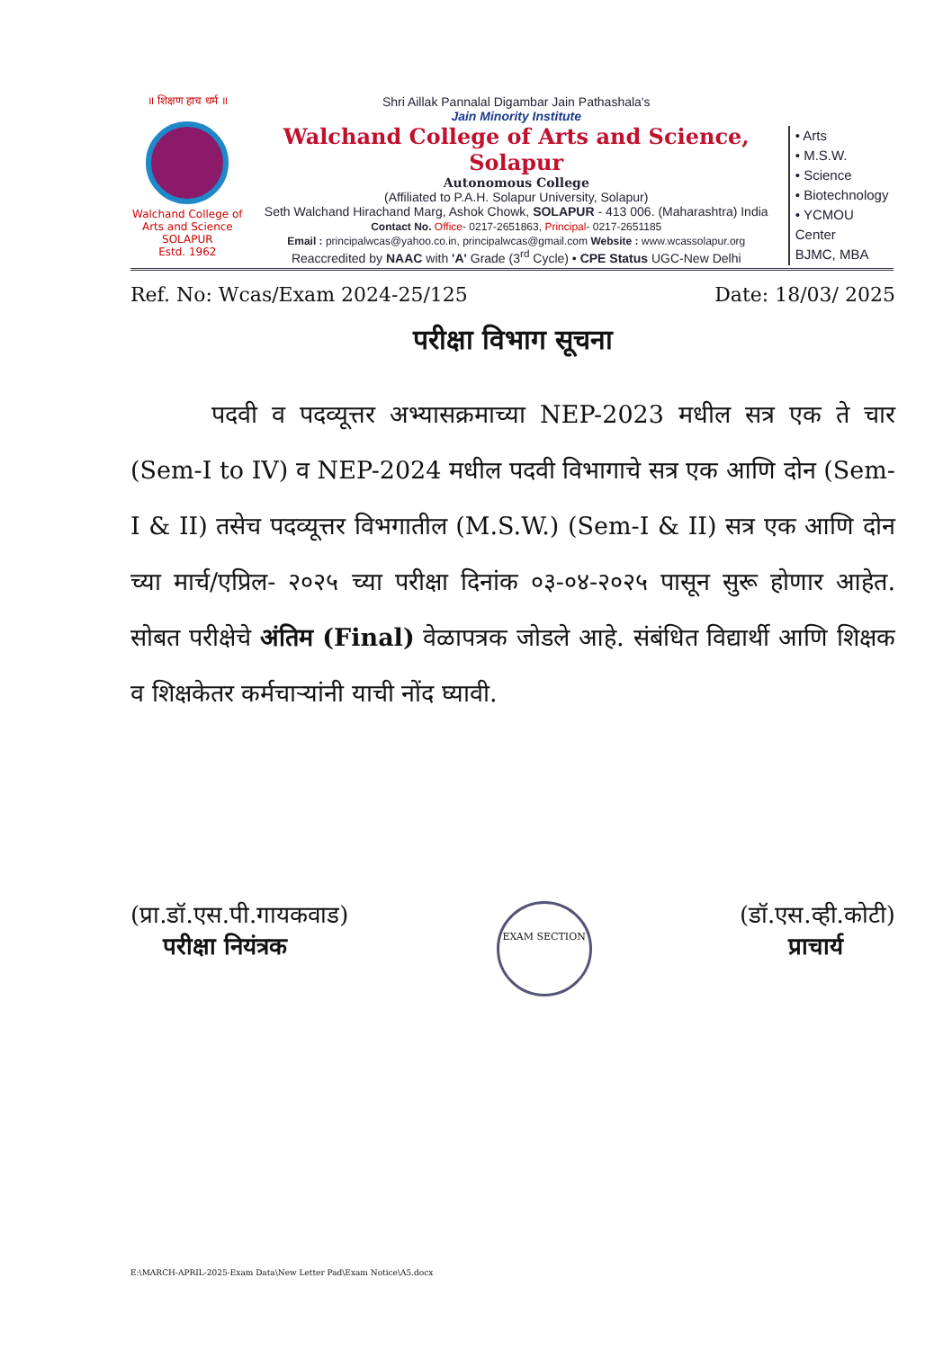॥ शिक्षण हाच धर्म ॥
Walchand College of Arts and Science SOLAPUR
Estd. 1962
Shri Aillak Pannalal Digambar Jain Pathashala's
Jain Minority Institute
Walchand College of Arts and Science, Solapur
Autonomous College
(Affiliated to P.A.H. Solapur University, Solapur)
Seth Walchand Hirachand Marg, Ashok Chowk, SOLAPUR - 413 006. (Maharashtra) India
Contact No. Office- 0217-2651863, Principal- 0217-2651185
Email : principalwcas@yahoo.co.in, principalwcas@gmail.com Website : www.wcassolapur.org
Reaccredited by NAAC with 'A' Grade (3<sup>rd</sup> Cycle) • CPE Status UGC-New Delhi
• Arts
• M.S.W.
• Science
• Biotechnology
• YCMOU Center
BJMC, MBA
Ref. No: Wcas/Exam 2024-25/125 Date: 18/03/ 2025
परीक्षा विभाग सूचना
पदवी व पदव्यूत्तर अभ्यासक्रमाच्या NEP-2023 मधील सत्र एक ते चार (Sem-I to IV) व NEP-2024 मधील पदवी विभागाचे सत्र एक आणि दोन (Sem-I & II) तसेच पदव्यूत्तर विभगातील (M.S.W.) (Sem-I & II) सत्र एक आणि दोन च्या मार्च/एप्रिल- २०२५ च्या परीक्षा दिनांक ०३-०४-२०२५ पासून सुरू होणार आहेत. सोबत परीक्षेचे अंतिम (Final) वेळापत्रक जोडले आहे. संबंधित विद्यार्थी आणि शिक्षक व शिक्षकेतर कर्मचाऱ्यांनी याची नोंद घ्यावी.
(प्रा.डॉ.एस.पी.गायकवाड)
परीक्षा नियंत्रक
EXAM SECTION
(डॉ.एस.व्ही.कोटी)
प्राचार्य
E:\MARCH-APRIL-2025-Exam Data\New Letter Pad\Exam Notice\A5.docx